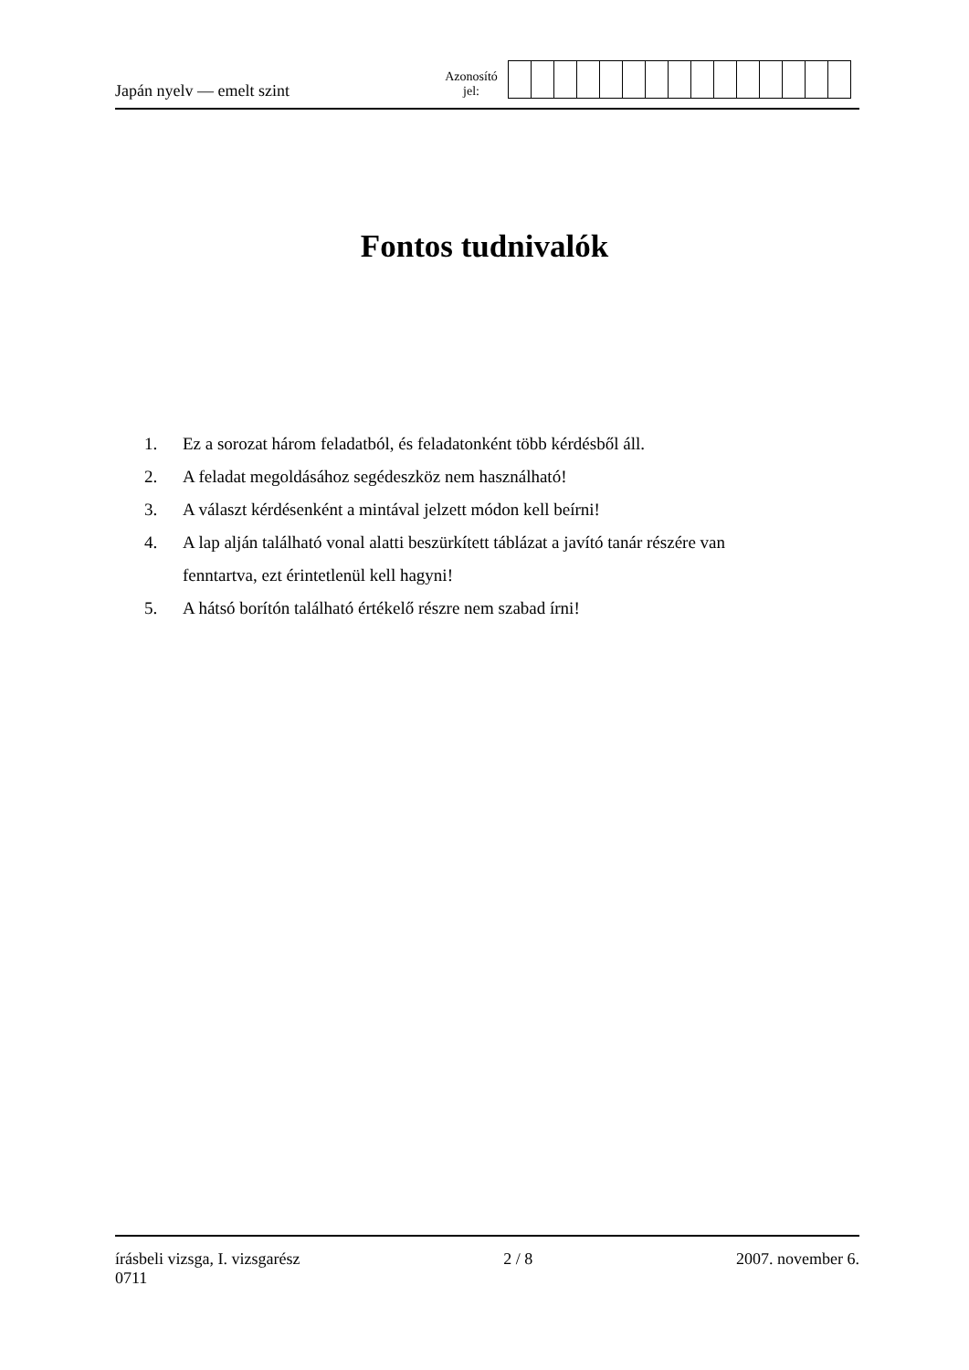Japán nyelv — emelt szint
Azonosító
jel:
Fontos tudnivalók
1. Ez a sorozat három feladatból, és feladatonként több kérdésből áll.
2. A feladat megoldásához segédeszköz nem használható!
3. A választ kérdésenként a mintával jelzett módon kell beírni!
4. A lap alján található vonal alatti beszürkített táblázat a javító tanár részére van fenntartva, ezt érintetlenül kell hagyni!
5. A hátsó borítón található értékelő részre nem szabad írni!
írásbeli vizsga, I. vizsgarész
0711
2 / 8 2007. november 6.